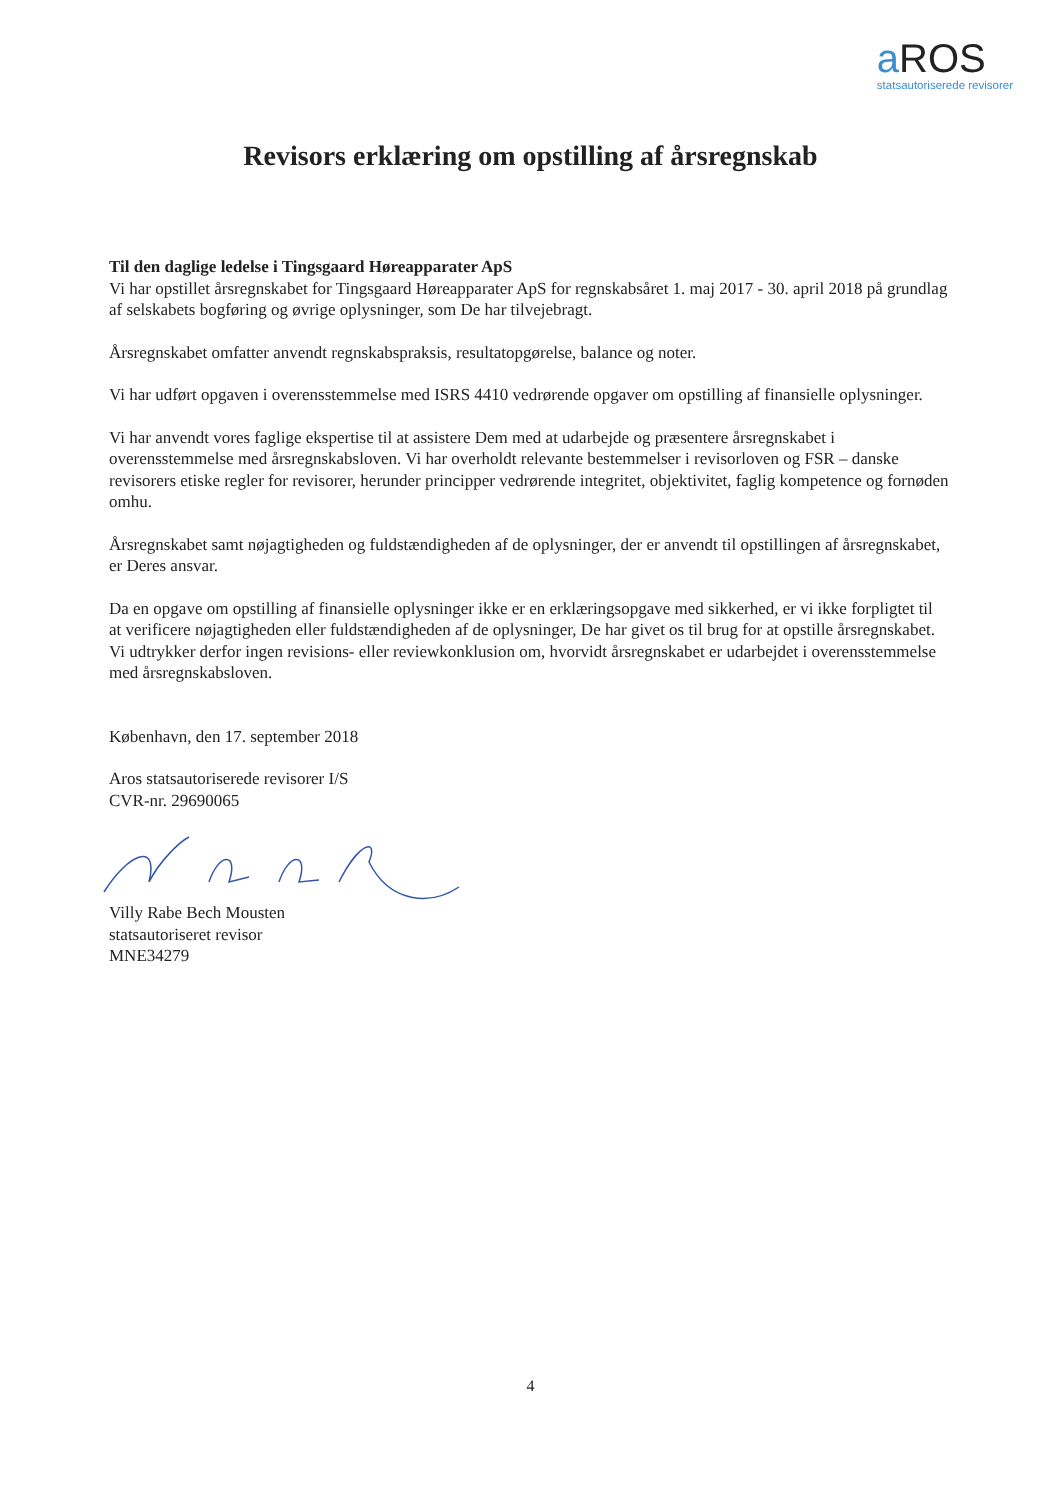a ROS
statsautoriserede revisorer
Revisors erklæring om opstilling af årsregnskab
Til den daglige ledelse i Tingsgaard Høreapparater ApS
Vi har opstillet årsregnskabet for Tingsgaard Høreapparater ApS for regnskabsåret 1. maj 2017 - 30. april 2018 på grundlag af selskabets bogføring og øvrige oplysninger, som De har tilvejebragt.
Årsregnskabet omfatter anvendt regnskabspraksis, resultatopgørelse, balance og noter.
Vi har udført opgaven i overensstemmelse med ISRS 4410 vedrørende opgaver om opstilling af finansielle oplysninger.
Vi har anvendt vores faglige ekspertise til at assistere Dem med at udarbejde og præsentere årsregnskabet i overensstemmelse med årsregnskabsloven. Vi har overholdt relevante bestemmelser i revisorloven og FSR – danske revisorers etiske regler for revisorer, herunder principper vedrørende integritet, objektivitet, faglig kompetence og fornøden omhu.
Årsregnskabet samt nøjagtigheden og fuldstændigheden af de oplysninger, der er anvendt til opstillingen af årsregnskabet, er Deres ansvar.
Da en opgave om opstilling af finansielle oplysninger ikke er en erklæringsopgave med sikkerhed, er vi ikke forpligtet til at verificere nøjagtigheden eller fuldstændigheden af de oplysninger, De har givet os til brug for at opstille årsregnskabet. Vi udtrykker derfor ingen revisions- eller reviewkonklusion om, hvorvidt årsregnskabet er udarbejdet i overensstemmelse med årsregnskabsloven.
København, den 17. september 2018
Aros statsautoriserede revisorer I/S
CVR-nr. 29690065
Villy Rabe Bech Mousten
statsautoriseret revisor
MNE34279
4